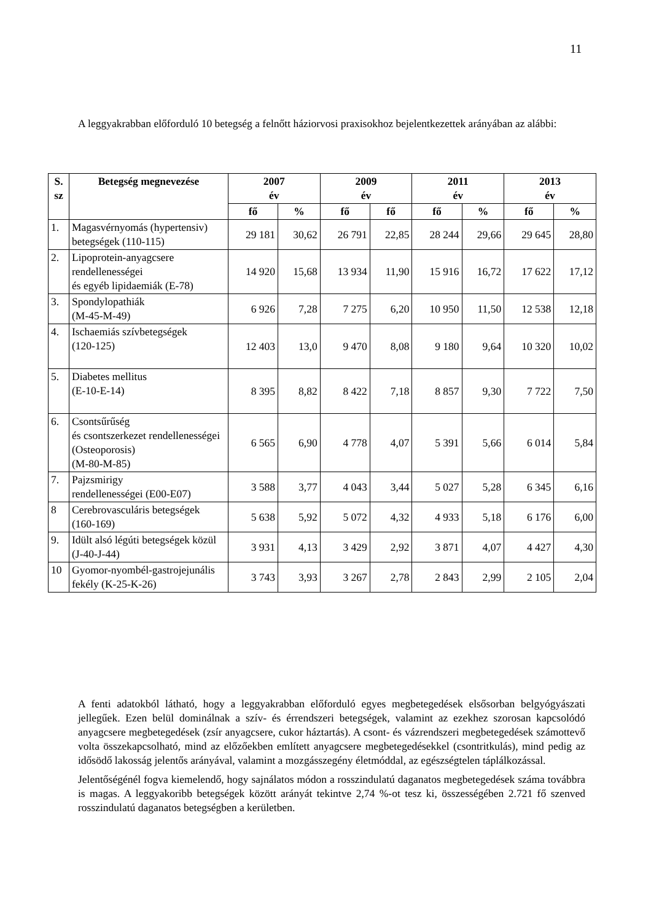11
A leggyakrabban előforduló 10 betegség a felnőtt háziorvosi praxisokhoz bejelentkezettek arányában az alábbi:
| S. sz | Betegség megnevezése | 2007 év | | 2009 év | | 2011 év | | 2013 év | |
| --- | --- | --- | --- | --- | --- | --- | --- | --- | --- |
| | | fő | % | fő | fő | fő | % | fő | % |
| 1. | Magasvérnyomás (hypertensiv) betegségek (110-115) | 29 181 | 30,62 | 26 791 | 22,85 | 28 244 | 29,66 | 29 645 | 28,80 |
| 2. | Lipoprotein-anyagcsere rendellenességei és egyéb lipidaemiák (E-78) | 14 920 | 15,68 | 13 934 | 11,90 | 15 916 | 16,72 | 17 622 | 17,12 |
| 3. | Spondylopathiák (M-45-M-49) | 6 926 | 7,28 | 7 275 | 6,20 | 10 950 | 11,50 | 12 538 | 12,18 |
| 4. | Ischaemiás szívbetegségek (120-125) | 12 403 | 13,0 | 9 470 | 8,08 | 9 180 | 9,64 | 10 320 | 10,02 |
| 5. | Diabetes mellitus (E-10-E-14) | 8 395 | 8,82 | 8 422 | 7,18 | 8 857 | 9,30 | 7 722 | 7,50 |
| 6. | Csontsűrűség és csontszerkezet rendellenességei (Osteoporosis) (M-80-M-85) | 6 565 | 6,90 | 4 778 | 4,07 | 5 391 | 5,66 | 6 014 | 5,84 |
| 7. | Pajzsmirigy rendellenességei (E00-E07) | 3 588 | 3,77 | 4 043 | 3,44 | 5 027 | 5,28 | 6 345 | 6,16 |
| 8 | Cerebrovasculáris betegségek (160-169) | 5 638 | 5,92 | 5 072 | 4,32 | 4 933 | 5,18 | 6 176 | 6,00 |
| 9. | Idült alsó légúti betegségek közül (J-40-J-44) | 3 931 | 4,13 | 3 429 | 2,92 | 3 871 | 4,07 | 4 427 | 4,30 |
| 10 | Gyomor-nyombél-gastrojejunális fekély (K-25-K-26) | 3 743 | 3,93 | 3 267 | 2,78 | 2 843 | 2,99 | 2 105 | 2,04 |
A fenti adatokból látható, hogy a leggyakrabban előforduló egyes megbetegedések elsősorban belgyógyászati jellegűek. Ezen belül dominálnak a szív- és érrendszeri betegségek, valamint az ezekhez szorosan kapcsolódó anyagcsere megbetegedések (zsír anyagcsere, cukor háztartás). A csont- és vázrendszeri megbetegedések számottevő volta összekapcsolható, mind az előzőekben említett anyagcsere megbetegedésekkel (csontritkulás), mind pedig az idősödő lakosság jelentős arányával, valamint a mozgásszegény életmóddal, az egészségtelen táplálkozással.
Jelentőségénél fogva kiemelendő, hogy sajnálatos módon a rosszindulatú daganatos megbetegedések száma továbbra is magas. A leggyakoribb betegségek között arányát tekintve 2,74 %-ot tesz ki, összességében 2.721 fő szenved rosszindulatú daganatos betegségben a kerületben.